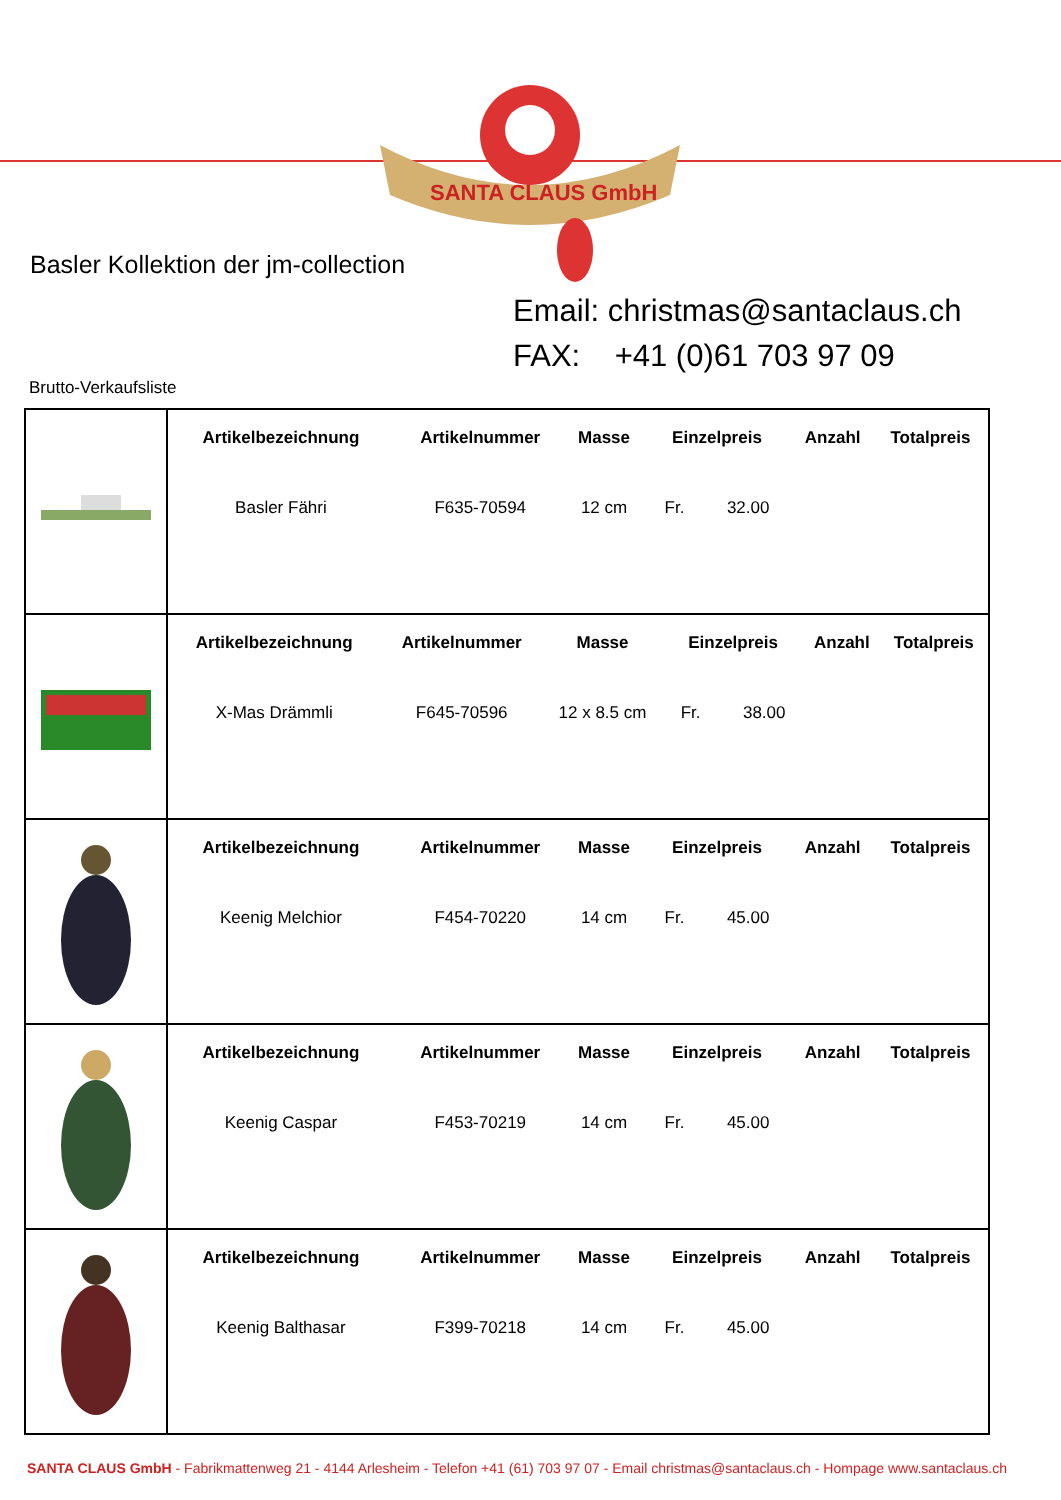SANTA CLAUS GmbH
Basler Kollektion der jm-collection
Email: christmas@santaclaus.ch
FAX: +41 (0)61 703 97 09
Brutto-Verkaufsliste
| | / Artikelbezeichnung / Artikelnummer / Masse / Einzelpreis / Anzahl / Totalpreis / / --- / --- / --- / --- / --- / --- / / Basler Fähri / F635-70594 / 12 cm / Fr. 32.00 / / / |
| | / Artikelbezeichnung / Artikelnummer / Masse / Einzelpreis / Anzahl / Totalpreis / / --- / --- / --- / --- / --- / --- / / X-Mas Drämmli / F645-70596 / 12 x 8.5 cm / Fr. 38.00 / / / |
| | / Artikelbezeichnung / Artikelnummer / Masse / Einzelpreis / Anzahl / Totalpreis / / --- / --- / --- / --- / --- / --- / / Keenig Melchior / F454-70220 / 14 cm / Fr. 45.00 / / / |
| | / Artikelbezeichnung / Artikelnummer / Masse / Einzelpreis / Anzahl / Totalpreis / / --- / --- / --- / --- / --- / --- / / Keenig Caspar / F453-70219 / 14 cm / Fr. 45.00 / / / |
| | / Artikelbezeichnung / Artikelnummer / Masse / Einzelpreis / Anzahl / Totalpreis / / --- / --- / --- / --- / --- / --- / / Keenig Balthasar / F399-70218 / 14 cm / Fr. 45.00 / / / |
SANTA CLAUS GmbH - Fabrikmattenweg 21 - 4144 Arlesheim - Telefon +41 (61) 703 97 07 - Email christmas@santaclaus.ch - Hompage www.santaclaus.ch